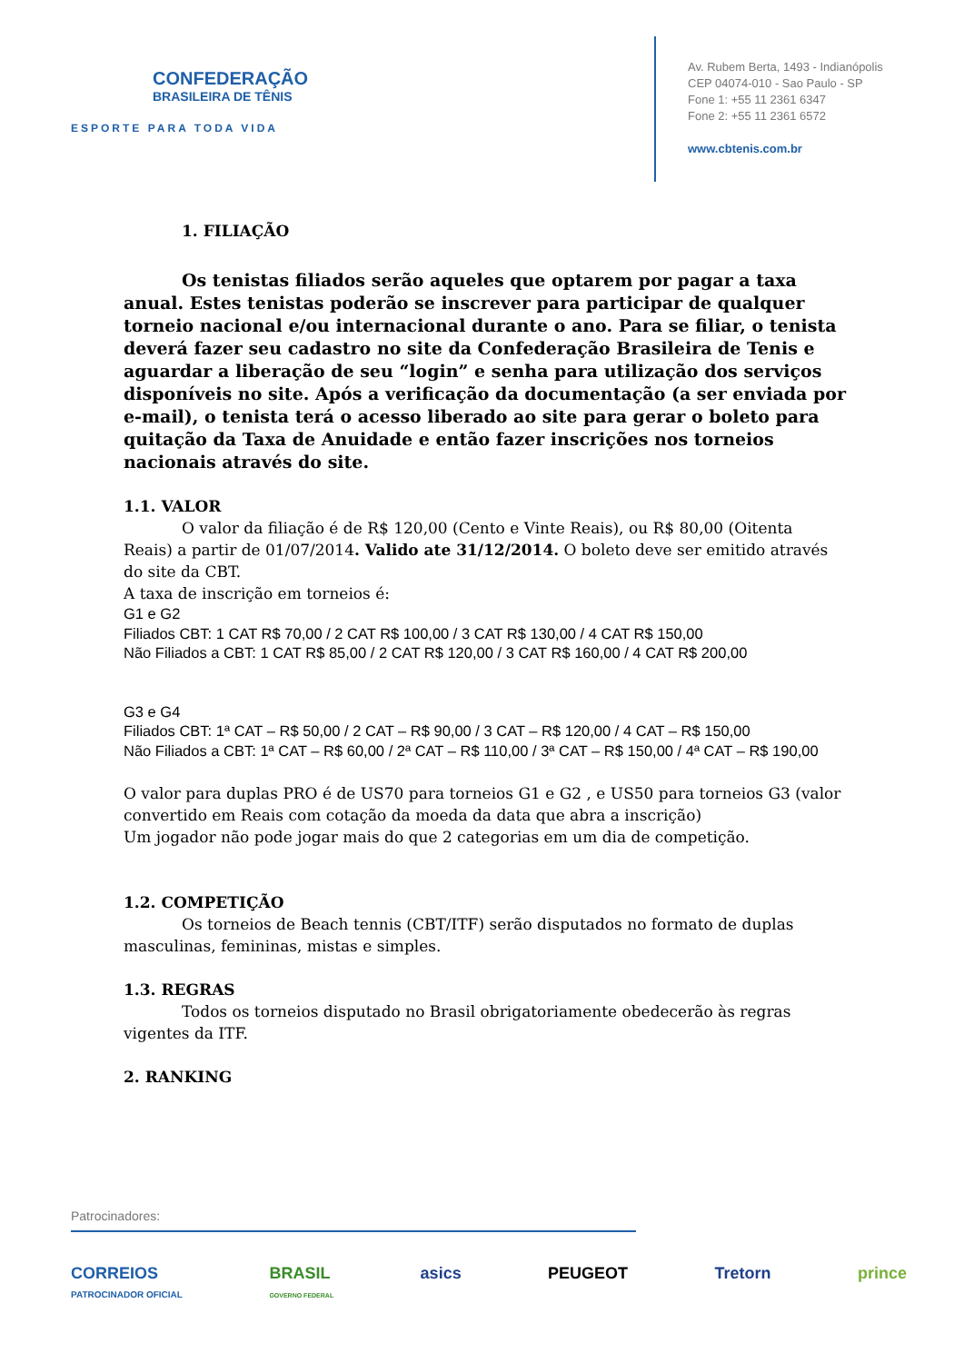CONFEDERAÇÃO
BRASILEIRA DE TÊNIS
ESPORTE PARA TODA VIDA
Av. Rubem Berta, 1493 - Indianópolis
CEP 04074-010 - Sao Paulo - SP
Fone 1: +55 11 2361 6347
Fone 2: +55 11 2361 6572
www.cbtenis.com.br
1. FILIAÇÃO
Os tenistas filiados serão aqueles que optarem por pagar a taxa anual. Estes tenistas poderão se inscrever para participar de qualquer torneio nacional e/ou internacional durante o ano. Para se filiar, o tenista deverá fazer seu cadastro no site da Confederação Brasileira de Tenis e aguardar a liberação de seu “login” e senha para utilização dos serviços disponíveis no site. Após a verificação da documentação (a ser enviada por e-mail), o tenista terá o acesso liberado ao site para gerar o boleto para quitação da Taxa de Anuidade e então fazer inscrições nos torneios nacionais através do site.
1.1. VALOR
O valor da filiação é de R$ 120,00 (Cento e Vinte Reais), ou R$ 80,00 (Oitenta Reais) a partir de 01/07/2014. Valido ate 31/12/2014. O boleto deve ser emitido através do site da CBT.
A taxa de inscrição em torneios é:
G1 e G2
Filiados CBT: 1 CAT R$ 70,00 / 2 CAT R$ 100,00 / 3 CAT R$ 130,00 / 4 CAT R$ 150,00
Não Filiados a CBT: 1 CAT R$ 85,00 / 2 CAT R$ 120,00 / 3 CAT R$ 160,00 / 4 CAT R$ 200,00
G3 e G4
Filiados CBT: 1ª CAT – R$ 50,00 / 2 CAT – R$ 90,00 / 3 CAT – R$ 120,00 / 4 CAT – R$ 150,00
Não Filiados a CBT: 1ª CAT – R$ 60,00 / 2ª CAT – R$ 110,00 / 3ª CAT – R$ 150,00 / 4ª CAT – R$ 190,00
O valor para duplas PRO é de US70 para torneios G1 e G2 , e US50 para torneios G3 (valor convertido em Reais com cotação da moeda da data que abra a inscrição)
Um jogador não pode jogar mais do que 2 categorias em um dia de competição.
1.2. COMPETIÇÃO
Os torneios de Beach tennis (CBT/ITF) serão disputados no formato de duplas masculinas, femininas, mistas e simples.
1.3. REGRAS
Todos os torneios disputado no Brasil obrigatoriamente obedecerão às regras vigentes da ITF.
2. RANKING
Patrocinadores:
CORREIOS
PATROCINADOR OFICIAL BRASIL
GOVERNO FEDERAL asics PEUGEOT Tretorn prince